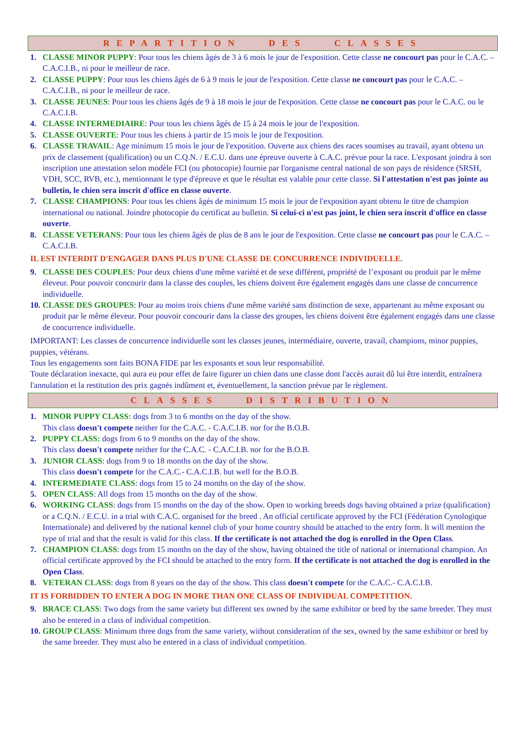REPARTITION DES CLASSES
1. CLASSE MINOR PUPPY: Pour tous les chiens âgés de 3 à 6 mois le jour de l'exposition. Cette classe ne concourt pas pour le C.A.C. – C.A.C.I.B., ni pour le meilleur de race.
2. CLASSE PUPPY: Pour tous les chiens âgés de 6 à 9 mois le jour de l'exposition. Cette classe ne concourt pas pour le C.A.C. – C.A.C.I.B., ni pour le meilleur de race.
3. CLASSE JEUNES: Pour tous les chiens âgés de 9 à 18 mois le jour de l'exposition. Cette classe ne concourt pas pour le C.A.C. ou le C.A.C.I.B.
4. CLASSE INTERMEDIAIRE: Pour tous les chiens âgés de 15 à 24 mois le jour de l'exposition.
5. CLASSE OUVERTE: Pour tous les chiens à partir de 15 mois le jour de l'exposition.
6. CLASSE TRAVAIL: Age minimum 15 mois le jour de l'exposition. Ouverte aux chiens des races soumises au travail, ayant obtenu un prix de classement (qualification) ou un C.Q.N. / E.C.U. dans une épreuve ouverte à C.A.C. prévue pour la race. L'exposant joindra à son inscription une attestation selon modèle FCI (ou photocopie) fournie par l'organisme central national de son pays de résidence (SRSH, VDH, SCC, RVB, etc.), mentionnant le type d'épreuve et que le résultat est valable pour cette classe. Si l'attestation n'est pas jointe au bulletin, le chien sera inscrit d'office en classe ouverte.
7. CLASSE CHAMPIONS: Pour tous les chiens âgés de minimum 15 mois le jour de l'exposition ayant obtenu le titre de champion international ou national. Joindre photocopie du certificat au bulletin. Si celui-ci n'est pas joint, le chien sera inscrit d'office en classe ouverte.
8. CLASSE VETERANS: Pour tous les chiens âgés de plus de 8 ans le jour de l'exposition. Cette classe ne concourt pas pour le C.A.C. – C.A.C.I.B.
IL EST INTERDIT D'ENGAGER DANS PLUS D'UNE CLASSE DE CONCURRENCE INDIVIDUELLE.
9. CLASSE DES COUPLES: Pour deux chiens d'une même variété et de sexe différent, propriété de l’exposant ou produit par le même éleveur. Pour pouvoir concourir dans la classe des couples, les chiens doivent être également engagés dans une classe de concurrence individuelle.
10. CLASSE DES GROUPES: Pour au moins trois chiens d'une même variété sans distinction de sexe, appartenant au même exposant ou produit par le même éleveur. Pour pouvoir concourir dans la classe des groupes, les chiens doivent être également engagés dans une classe de concurrence individuelle.
IMPORTANT: Les classes de concurrence individuelle sont les classes jeunes, intermédiaire, ouverte, travail, champions, minor puppies, puppies, vétérans.
Tous les engagements sont faits BONA FIDE par les exposants et sous leur responsabilité.
Toute déclaration inexacte, qui aura eu pour effet de faire figurer un chien dans une classe dont l'accès aurait dû lui être interdit, entraînera l'annulation et la restitution des prix gagnés indûment et, éventuellement, la sanction prévue par le règlement.
CLASSES DISTRIBUTION
1. MINOR PUPPY CLASS: dogs from 3 to 6 months on the day of the show.
This class doesn't compete neither for the C.A.C. - C.A.C.I.B. nor for the B.O.B.
2. PUPPY CLASS: dogs from 6 to 9 months on the day of the show.
This class doesn't compete neither for the C.A.C. - C.A.C.I.B. nor for the B.O.B.
3. JUNIOR CLASS: dogs from 9 to 18 months on the day of the show.
This class doesn't compete for the C.A.C.- C.A.C.I.B. but well for the B.O.B.
4. INTERMEDIATE CLASS: dogs from 15 to 24 months on the day of the show.
5. OPEN CLASS: All dogs from 15 months on the day of the show.
6. WORKING CLASS: dogs from 15 months on the day of the show. Open to working breeds dogs having obtained a prize (qualification) or a C.Q.N. / E.C.U. in a trial with C.A.C. organised for the breed . An official certificate approved by the FCI (Fédération Cynologique Internationale) and delivered by the national kennel club of your home country should be attached to the entry form. It will mention the type of trial and that the result is valid for this class. If the certificate is not attached the dog is enrolled in the Open Class.
7. CHAMPION CLASS: dogs from 15 months on the day of the show, having obtained the title of national or international champion. An official certificate approved by the FCI should be attached to the entry form. If the certificate is not attached the dog is enrolled in the Open Class.
8. VETERAN CLASS: dogs from 8 years on the day of the show. This class doesn't compete for the C.A.C.- C.A.C.I.B.
IT IS FORBIDDEN TO ENTER A DOG IN MORE THAN ONE CLASS OF INDIVIDUAL COMPETITION.
9. BRACE CLASS: Two dogs from the same variety but different sex owned by the same exhibitor or bred by the same breeder. They must also be entered in a class of individual competition.
10. GROUP CLASS: Minimum three dogs from the same variety, without consideration of the sex, owned by the same exhibitor or bred by the same breeder. They must also be entered in a class of individual competition.